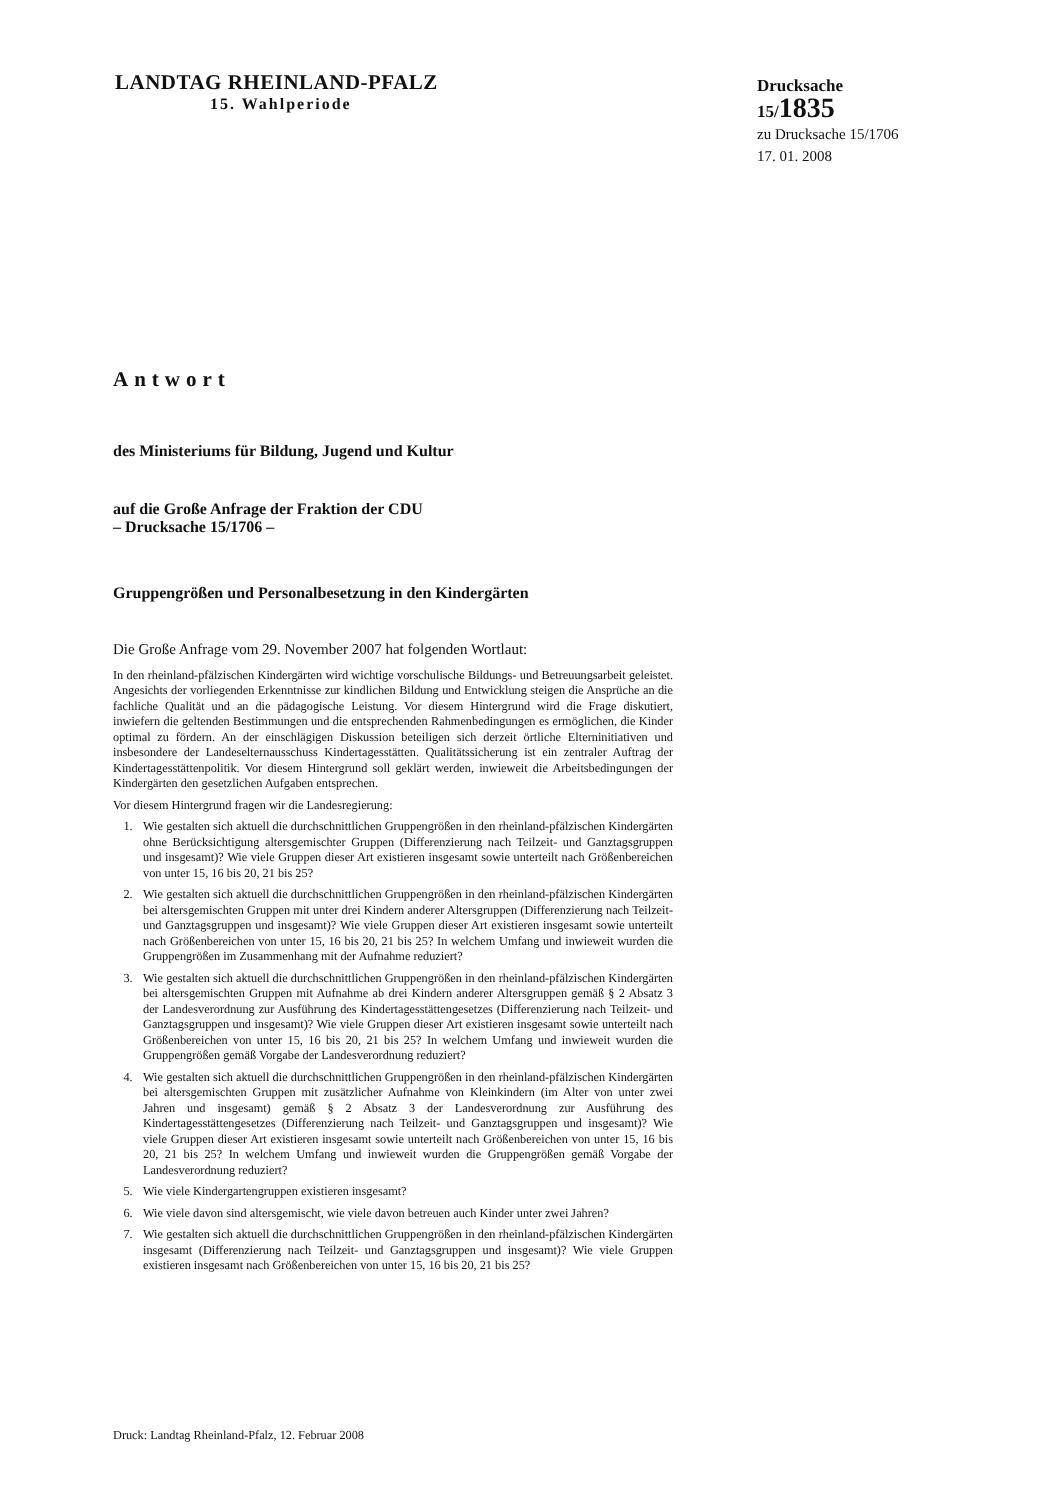LANDTAG RHEINLAND-PFALZ
15. Wahlperiode
Drucksache 15/1835
zu Drucksache 15/1706
17. 01. 2008
Antwort
des Ministeriums für Bildung, Jugend und Kultur
auf die Große Anfrage der Fraktion der CDU
– Drucksache 15/1706 –
Gruppengrößen und Personalbesetzung in den Kindergärten
Die Große Anfrage vom 29. November 2007 hat folgenden Wortlaut:
In den rheinland-pfälzischen Kindergärten wird wichtige vorschulische Bildungs- und Betreuungsarbeit geleistet. Angesichts der vorliegenden Erkenntnisse zur kindlichen Bildung und Entwicklung steigen die Ansprüche an die fachliche Qualität und an die pädagogische Leistung. Vor diesem Hintergrund wird die Frage diskutiert, inwiefern die geltenden Bestimmungen und die entsprechenden Rahmenbedingungen es ermöglichen, die Kinder optimal zu fördern. An der einschlägigen Diskussion beteiligen sich derzeit örtliche Elterninitiativen und insbesondere der Landeselternausschuss Kindertagesstätten. Qualitätssicherung ist ein zentraler Auftrag der Kindertagesstättenpolitik. Vor diesem Hintergrund soll geklärt werden, inwieweit die Arbeitsbedingungen der Kindergärten den gesetzlichen Aufgaben entsprechen.
Vor diesem Hintergrund fragen wir die Landesregierung:
1. Wie gestalten sich aktuell die durchschnittlichen Gruppengrößen in den rheinland-pfälzischen Kindergärten ohne Berücksichtigung altersgemischter Gruppen (Differenzierung nach Teilzeit- und Ganztagsgruppen und insgesamt)? Wie viele Gruppen dieser Art existieren insgesamt sowie unterteilt nach Größenbereichen von unter 15, 16 bis 20, 21 bis 25?
2. Wie gestalten sich aktuell die durchschnittlichen Gruppengrößen in den rheinland-pfälzischen Kindergärten bei altersgemischten Gruppen mit unter drei Kindern anderer Altersgruppen (Differenzierung nach Teilzeit- und Ganztagsgruppen und insgesamt)? Wie viele Gruppen dieser Art existieren insgesamt sowie unterteilt nach Größenbereichen von unter 15, 16 bis 20, 21 bis 25? In welchem Umfang und inwieweit wurden die Gruppengrößen im Zusammenhang mit der Aufnahme reduziert?
3. Wie gestalten sich aktuell die durchschnittlichen Gruppengrößen in den rheinland-pfälzischen Kindergärten bei altersgemischten Gruppen mit Aufnahme ab drei Kindern anderer Altersgruppen gemäß § 2 Absatz 3 der Landesverordnung zur Ausführung des Kindertagesstättengesetzes (Differenzierung nach Teilzeit- und Ganztagsgruppen und insgesamt)? Wie viele Gruppen dieser Art existieren insgesamt sowie unterteilt nach Größenbereichen von unter 15, 16 bis 20, 21 bis 25? In welchem Umfang und inwieweit wurden die Gruppengrößen gemäß Vorgabe der Landesverordnung reduziert?
4. Wie gestalten sich aktuell die durchschnittlichen Gruppengrößen in den rheinland-pfälzischen Kindergärten bei altersgemischten Gruppen mit zusätzlicher Aufnahme von Kleinkindern (im Alter von unter zwei Jahren und insgesamt) gemäß § 2 Absatz 3 der Landesverordnung zur Ausführung des Kindertagesstättengesetzes (Differenzierung nach Teilzeit- und Ganztagsgruppen und insgesamt)? Wie viele Gruppen dieser Art existieren insgesamt sowie unterteilt nach Größenbereichen von unter 15, 16 bis 20, 21 bis 25? In welchem Umfang und inwieweit wurden die Gruppengrößen gemäß Vorgabe der Landesverordnung reduziert?
5. Wie viele Kindergartengruppen existieren insgesamt?
6. Wie viele davon sind altersgemischt, wie viele davon betreuen auch Kinder unter zwei Jahren?
7. Wie gestalten sich aktuell die durchschnittlichen Gruppengrößen in den rheinland-pfälzischen Kindergärten insgesamt (Differenzierung nach Teilzeit- und Ganztagsgruppen und insgesamt)? Wie viele Gruppen existieren insgesamt nach Größenbereichen von unter 15, 16 bis 20, 21 bis 25?
Druck: Landtag Rheinland-Pfalz, 12. Februar 2008